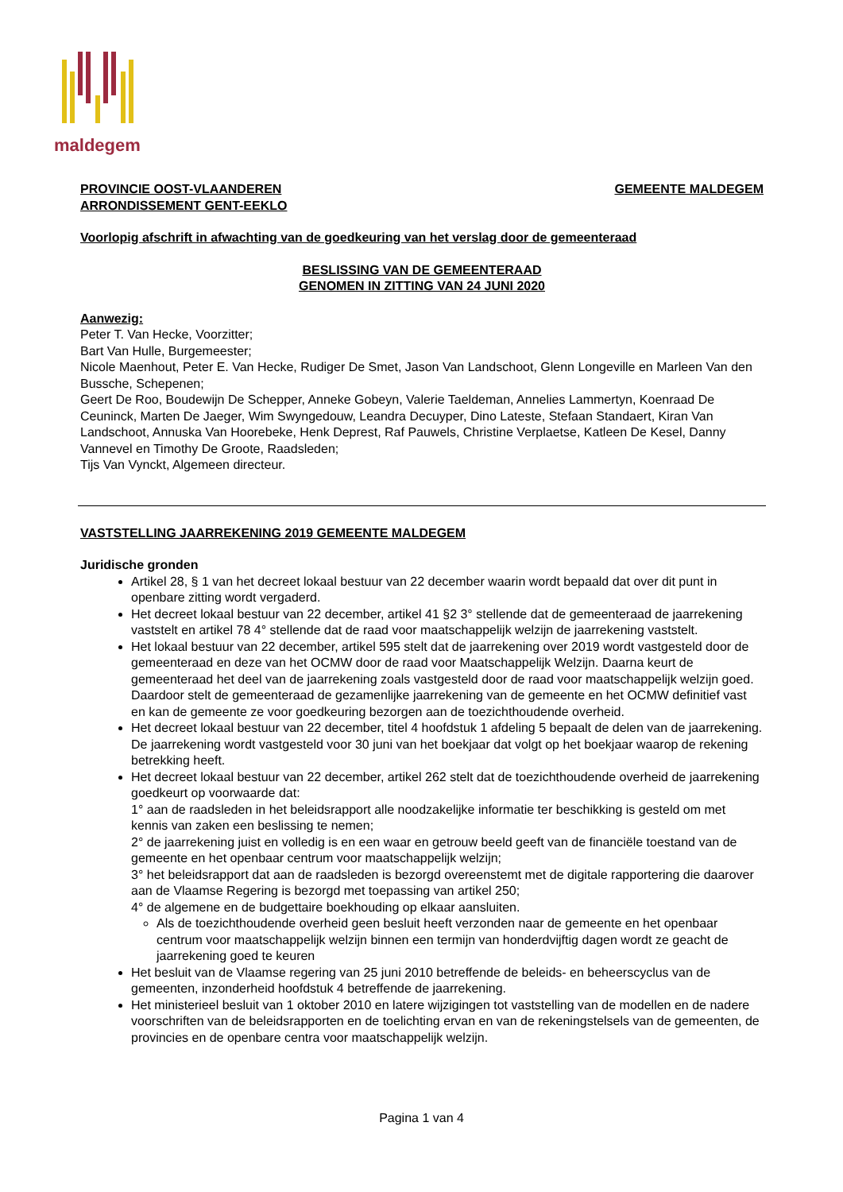maldegem
PROVINCIE OOST-VLAANDEREN
ARRONDISSEMENT GENT-EEKLO
GEMEENTE MALDEGEM
Voorlopig afschrift in afwachting van de goedkeuring van het verslag door de gemeenteraad
BESLISSING VAN DE GEMEENTERAAD
GENOMEN IN ZITTING VAN 24 JUNI 2020
Aanwezig:
Peter T. Van Hecke, Voorzitter;
Bart Van Hulle, Burgemeester;
Nicole Maenhout, Peter E. Van Hecke, Rudiger De Smet, Jason Van Landschoot, Glenn Longeville en Marleen Van den Bussche, Schepenen;
Geert De Roo, Boudewijn De Schepper, Anneke Gobeyn, Valerie Taeldeman, Annelies Lammertyn, Koenraad De Ceuninck, Marten De Jaeger, Wim Swyngedouw, Leandra Decuyper, Dino Lateste, Stefaan Standaert, Kiran Van Landschoot, Annuska Van Hoorebeke, Henk Deprest, Raf Pauwels, Christine Verplaetse, Katleen De Kesel, Danny Vannevel en Timothy De Groote, Raadsleden;
Tijs Van Vynckt, Algemeen directeur.
VASTSTELLING JAARREKENING 2019 GEMEENTE MALDEGEM
Juridische gronden
Artikel 28, § 1 van het decreet lokaal bestuur van 22 december waarin wordt bepaald dat over dit punt in openbare zitting wordt vergaderd.
Het decreet lokaal bestuur van 22 december, artikel 41 §2 3° stellende dat de gemeenteraad de jaarrekening vaststelt en artikel 78 4° stellende dat de raad voor maatschappelijk welzijn de jaarrekening vaststelt.
Het lokaal bestuur van 22 december, artikel 595 stelt dat de jaarrekening over 2019 wordt vastgesteld door de gemeenteraad en deze van het OCMW door de raad voor Maatschappelijk Welzijn. Daarna keurt de gemeenteraad het deel van de jaarrekening zoals vastgesteld door de raad voor maatschappelijk welzijn goed. Daardoor stelt de gemeenteraad de gezamenlijke jaarrekening van de gemeente en het OCMW definitief vast en kan de gemeente ze voor goedkeuring bezorgen aan de toezichthoudende overheid.
Het decreet lokaal bestuur van 22 december, titel 4 hoofdstuk 1 afdeling 5 bepaalt de delen van de jaarrekening. De jaarrekening wordt vastgesteld voor 30 juni van het boekjaar dat volgt op het boekjaar waarop de rekening betrekking heeft.
Het decreet lokaal bestuur van 22 december, artikel 262 stelt dat de toezichthoudende overheid de jaarrekening goedkeurt op voorwaarde dat:
1° aan de raadsleden in het beleidsrapport alle noodzakelijke informatie ter beschikking is gesteld om met kennis van zaken een beslissing te nemen;
2° de jaarrekening juist en volledig is en een waar en getrouw beeld geeft van de financiële toestand van de gemeente en het openbaar centrum voor maatschappelijk welzijn;
3° het beleidsrapport dat aan de raadsleden is bezorgd overeenstemt met de digitale rapportering die daarover aan de Vlaamse Regering is bezorgd met toepassing van artikel 250;
4° de algemene en de budgettaire boekhouding op elkaar aansluiten.
Als de toezichthoudende overheid geen besluit heeft verzonden naar de gemeente en het openbaar centrum voor maatschappelijk welzijn binnen een termijn van honderdvijftig dagen wordt ze geacht de jaarrekening goed te keuren
Het besluit van de Vlaamse regering van 25 juni 2010 betreffende de beleids- en beheerscyclus van de gemeenten, inzonderheid hoofdstuk 4 betreffende de jaarrekening.
Het ministerieel besluit van 1 oktober 2010 en latere wijzigingen tot vaststelling van de modellen en de nadere voorschriften van de beleidsrapporten en de toelichting ervan en van de rekeningstelsels van de gemeenten, de provincies en de openbare centra voor maatschappelijk welzijn.
Pagina 1 van 4